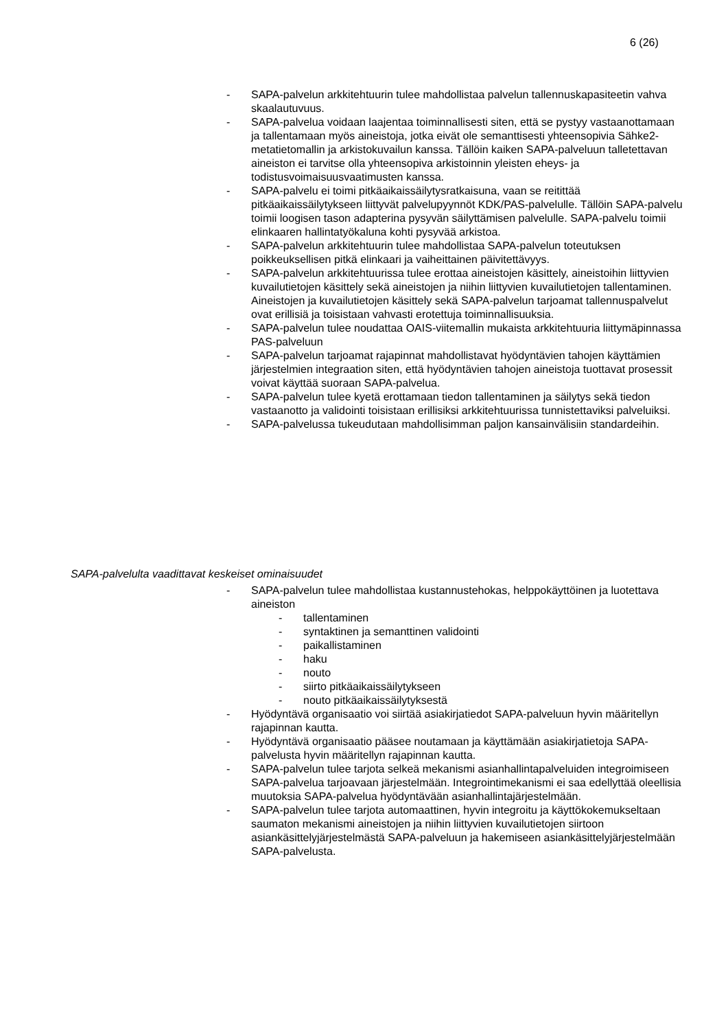6 (26)
- SAPA-palvelun arkkitehtuurin tulee mahdollistaa palvelun tallennuskapasiteetin vahva skaalautuvuus.
- SAPA-palvelua voidaan laajentaa toiminnallisesti siten, että se pystyy vastaanottamaan ja tallentamaan myös aineistoja, jotka eivät ole semanttisesti yhteensopivia Sähke2-metatietomallin ja arkistokuvailun kanssa. Tällöin kaiken SAPA-palveluun talletettavan aineiston ei tarvitse olla yhteensopiva arkistoinnin yleisten eheys- ja todistusvoimaisuusvaatimusten kanssa.
- SAPA-palvelu ei toimi pitkäaikaissäilytysratkaisuna, vaan se reitittää pitkäaikaissäilytykseen liittyvät palvelupyynnöt KDK/PAS-palvelulle. Tällöin SAPA-palvelu toimii loogisen tason adapterina pysyvän säilyttämisen palvelulle. SAPA-palvelu toimii elinkaaren hallintatyökaluna kohti pysyvää arkistoa.
- SAPA-palvelun arkkitehtuurin tulee mahdollistaa SAPA-palvelun toteutuksen poikkeuksellisen pitkä elinkaari ja vaiheittainen päivitettävyys.
- SAPA-palvelun arkkitehtuurissa tulee erottaa aineistojen käsittely, aineistoihin liittyvien kuvailutietojen käsittely sekä aineistojen ja niihin liittyvien kuvailutietojen tallentaminen. Aineistojen ja kuvailutietojen käsittely sekä SAPA-palvelun tarjoamat tallennuspalvelut ovat erillisiä ja toisistaan vahvasti erotettuja toiminnallisuuksia.
- SAPA-palvelun tulee noudattaa OAIS-viitemallin mukaista arkkitehtuuria liittymäpinnassa PAS-palveluun
- SAPA-palvelun tarjoamat rajapinnat mahdollistavat hyödyntävien tahojen käyttämien järjestelmien integraation siten, että hyödyntävien tahojen aineistoja tuottavat prosessit voivat käyttää suoraan SAPA-palvelua.
- SAPA-palvelun tulee kyetä erottamaan tiedon tallentaminen ja säilytys sekä tiedon vastaanotto ja validointi toisistaan erillisiksi arkkitehtuurissa tunnistettaviksi palveluiksi.
- SAPA-palvelussa tukeudutaan mahdollisimman paljon kansainvälisiin standardeihin.
SAPA-palvelulta vaadittavat keskeiset ominaisuudet
- SAPA-palvelun tulee mahdollistaa kustannustehokas, helppokäyttöinen ja luotettava aineiston
- tallentaminen
- syntaktinen ja semanttinen validointi
- paikallistaminen
- haku
- nouto
- siirto pitkäaikaissäilytykseen
- nouto pitkäaikaissäilytyksestä
- Hyödyntävä organisaatio voi siirtää asiakirjatiedot SAPA-palveluun hyvin määritellyn rajapinnan kautta.
- Hyödyntävä organisaatio pääsee noutamaan ja käyttämään asiakirjatietoja SAPA-palvelusta hyvin määritellyn rajapinnan kautta.
- SAPA-palvelun tulee tarjota selkeä mekanismi asianhallintapalveluiden integroimiseen SAPA-palvelua tarjoavaan järjestelmään. Integrointimekanismi ei saa edellyttää oleellisia muutoksia SAPA-palvelua hyödyntävään asianhallintajärjestelmään.
- SAPA-palvelun tulee tarjota automaattinen, hyvin integroitu ja käyttökokemukseltaan saumaton mekanismi aineistojen ja niihin liittyvien kuvailutietojen siirtoon asiankäsittelyjärjestelmästä SAPA-palveluun ja hakemiseen asiankäsittelyjärjestelmään SAPA-palvelusta.